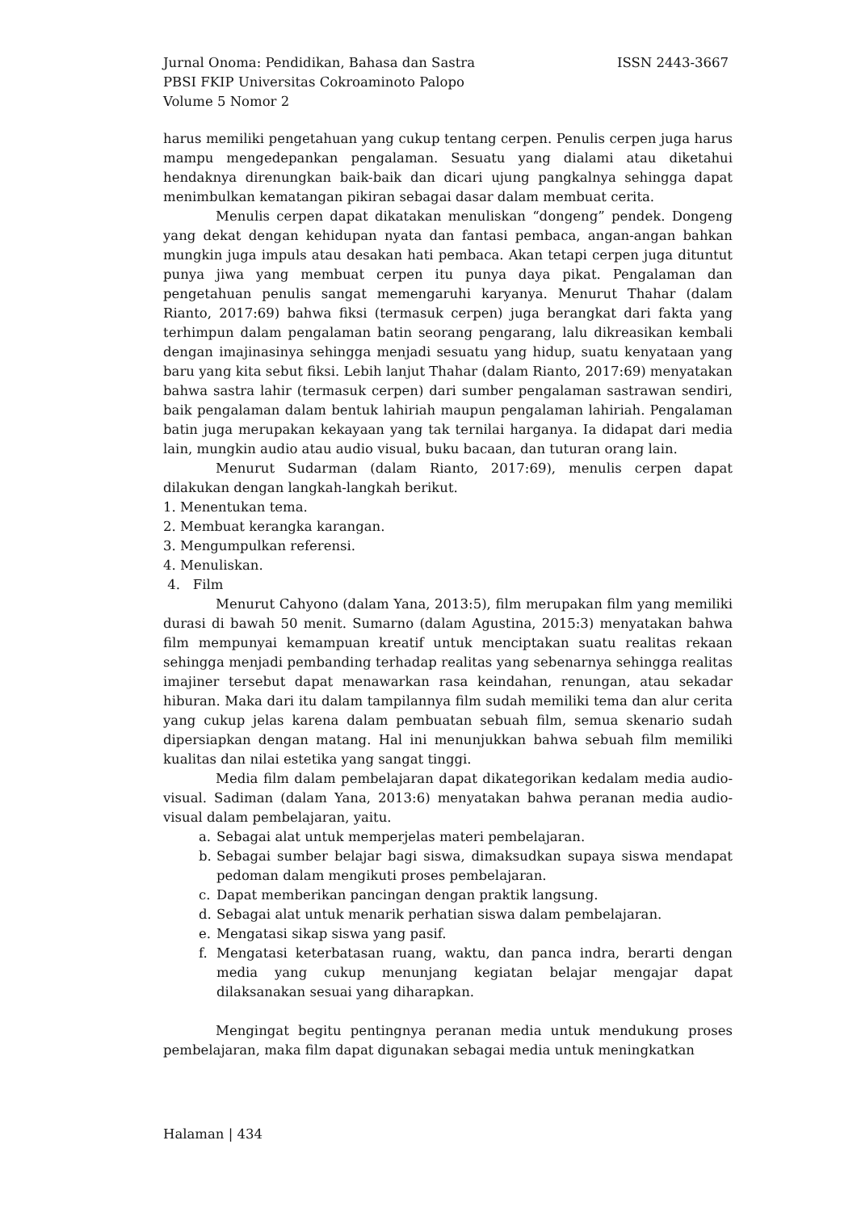Jurnal Onoma: Pendidikan, Bahasa dan Sastra ISSN 2443-3667
PBSI FKIP Universitas Cokroaminoto Palopo
Volume 5 Nomor 2
harus memiliki pengetahuan yang cukup tentang cerpen. Penulis cerpen juga harus mampu mengedepankan pengalaman. Sesuatu yang dialami atau diketahui hendaknya direnungkan baik-baik dan dicari ujung pangkalnya sehingga dapat menimbulkan kematangan pikiran sebagai dasar dalam membuat cerita.
Menulis cerpen dapat dikatakan menuliskan “dongeng” pendek. Dongeng yang dekat dengan kehidupan nyata dan fantasi pembaca, angan-angan bahkan mungkin juga impuls atau desakan hati pembaca. Akan tetapi cerpen juga dituntut punya jiwa yang membuat cerpen itu punya daya pikat. Pengalaman dan pengetahuan penulis sangat memengaruhi karyanya. Menurut Thahar (dalam Rianto, 2017:69) bahwa fiksi (termasuk cerpen) juga berangkat dari fakta yang terhimpun dalam pengalaman batin seorang pengarang, lalu dikreasikan kembali dengan imajinasinya sehingga menjadi sesuatu yang hidup, suatu kenyataan yang baru yang kita sebut fiksi. Lebih lanjut Thahar (dalam Rianto, 2017:69) menyatakan bahwa sastra lahir (termasuk cerpen) dari sumber pengalaman sastrawan sendiri, baik pengalaman dalam bentuk lahiriah maupun pengalaman lahiriah. Pengalaman batin juga merupakan kekayaan yang tak ternilai harganya. Ia didapat dari media lain, mungkin audio atau audio visual, buku bacaan, dan tuturan orang lain.
Menurut Sudarman (dalam Rianto, 2017:69), menulis cerpen dapat dilakukan dengan langkah-langkah berikut.
1. Menentukan tema.
2. Membuat kerangka karangan.
3. Mengumpulkan referensi.
4. Menuliskan.
4. Film
Menurut Cahyono (dalam Yana, 2013:5), film merupakan film yang memiliki durasi di bawah 50 menit. Sumarno (dalam Agustina, 2015:3) menyatakan bahwa film mempunyai kemampuan kreatif untuk menciptakan suatu realitas rekaan sehingga menjadi pembanding terhadap realitas yang sebenarnya sehingga realitas imajiner tersebut dapat menawarkan rasa keindahan, renungan, atau sekadar hiburan. Maka dari itu dalam tampilannya film sudah memiliki tema dan alur cerita yang cukup jelas karena dalam pembuatan sebuah film, semua skenario sudah dipersiapkan dengan matang. Hal ini menunjukkan bahwa sebuah film memiliki kualitas dan nilai estetika yang sangat tinggi.
Media film dalam pembelajaran dapat dikategorikan kedalam media audio-visual. Sadiman (dalam Yana, 2013:6) menyatakan bahwa peranan media audio-visual dalam pembelajaran, yaitu.
a. Sebagai alat untuk memperjelas materi pembelajaran.
b. Sebagai sumber belajar bagi siswa, dimaksudkan supaya siswa mendapat pedoman dalam mengikuti proses pembelajaran.
c. Dapat memberikan pancingan dengan praktik langsung.
d. Sebagai alat untuk menarik perhatian siswa dalam pembelajaran.
e. Mengatasi sikap siswa yang pasif.
f. Mengatasi keterbatasan ruang, waktu, dan panca indra, berarti dengan media yang cukup menunjang kegiatan belajar mengajar dapat dilaksanakan sesuai yang diharapkan.
Mengingat begitu pentingnya peranan media untuk mendukung proses pembelajaran, maka film dapat digunakan sebagai media untuk meningkatkan
Halaman | 434